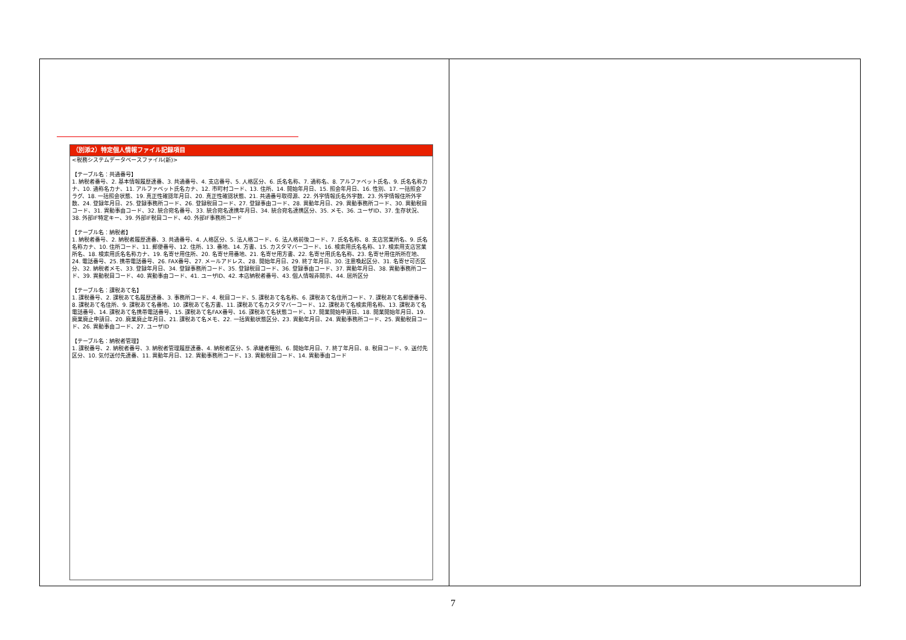| （別添2）特定個人情報ファイル記録項目 <税務システムデータベースファイル(新)> 【テーブル名：共通番号】 1. 納税者番号、2. 基本情報履歴連番、3. 共通番号、4. 支店番号、5. 人格区分、6. 氏名名称、7. 通称名、8. アルファベット氏名、9. 氏名名称カナ、10. 通称名カナ、11. アルファベット氏名カナ、12. 市町村コード、13. 住所、14. 開始年月日、15. 照会年月日、16. 性別、17. 一括照会フラグ、18. 一括照会状態、19. 真正性確認年月日、20. 真正性確認状態、21. 共通番号取得源、22. 外字情報氏名外字数、23. 外字情報住所外字数、24. 登録年月日、25. 登録事務所コード、26. 登録税目コード、27. 登録事由コード、28. 異動年月日、29. 異動事務所コード、30. 異動税目コード、31. 異動事由コード、32. 統合宛名番号、33. 統合宛名連携年月日、34. 統合宛名連携区分、35. メモ、36. ユーザID、37. 生存状況、38. 外部IF特定キー、39. 外部IF税目コード、40. 外部IF事務所コード 【テーブル名：納税者】 1. 納税者番号、2. 納税者履歴連番、3. 共通番号、4. 人格区分、5. 法人格コード、6. 法人格前後コード、7. 氏名名称、8. 支店営業所名、9. 氏名名称カナ、10. 住所コード、11. 郵便番号、12. 住所、13. 番地、14. 方書、15. カスタマバーコード、16. 検索用氏名名称、17. 検索用支店営業所名、18. 検索用氏名名称カナ、19. 名寄せ用住所、20. 名寄せ用番地、21. 名寄せ用方書、22. 名寄せ用氏名名称、23. 名寄せ用住所所在地、24. 電話番号、25. 携帯電話番号、26. FAX番号、27. メールアドレス、28. 開始年月日、29. 終了年月日、30. 注意喚起区分、31. 名寄せ可否区分、32. 納税者メモ、33. 登録年月日、34. 登録事務所コード、35. 登録税目コード、36. 登録事由コード、37. 異動年月日、38. 異動事務所コード、39. 異動税目コード、40. 異動事由コード、41. ユーザID、42. 本店納税者番号、43. 個人情報非開示、44. 居所区分 【テーブル名：課税あて名】 1. 課税番号、2. 課税あて名履歴連番、3. 事務所コード、4. 税目コード、5. 課税あて名名称、6. 課税あて名住所コード、7. 課税あて名郵便番号、8. 課税あて名住所、9. 課税あて名番地、10. 課税あて名方書、11. 課税あて名カスタマバーコード、12. 課税あて名検索用名称、13. 課税あて名電話番号、14. 課税あて名携帯電話番号、15. 課税あて名FAX番号、16. 課税あて名状態コード、17. 開業開始申請日、18. 開業開始年月日、19. 廃業廃止申請日、20. 廃業廃止年月日、21. 課税あて名メモ、22. 一括異動状態区分、23. 異動年月日、24. 異動事務所コード、25. 異動税目コード、26. 異動事由コード、27. ユーザID 【テーブル名：納税者管理】 1. 課税番号、2. 納税者番号、3. 納税者管理履歴連番、4. 納税者区分、5. 承継者種別、6. 開始年月日、7. 終了年月日、8. 税目コード、9. 送付先区分、10. 気付送付先連番、11. 異動年月日、12. 異動事務所コード、13. 異動税目コード、14. 異動事由コード | |
7